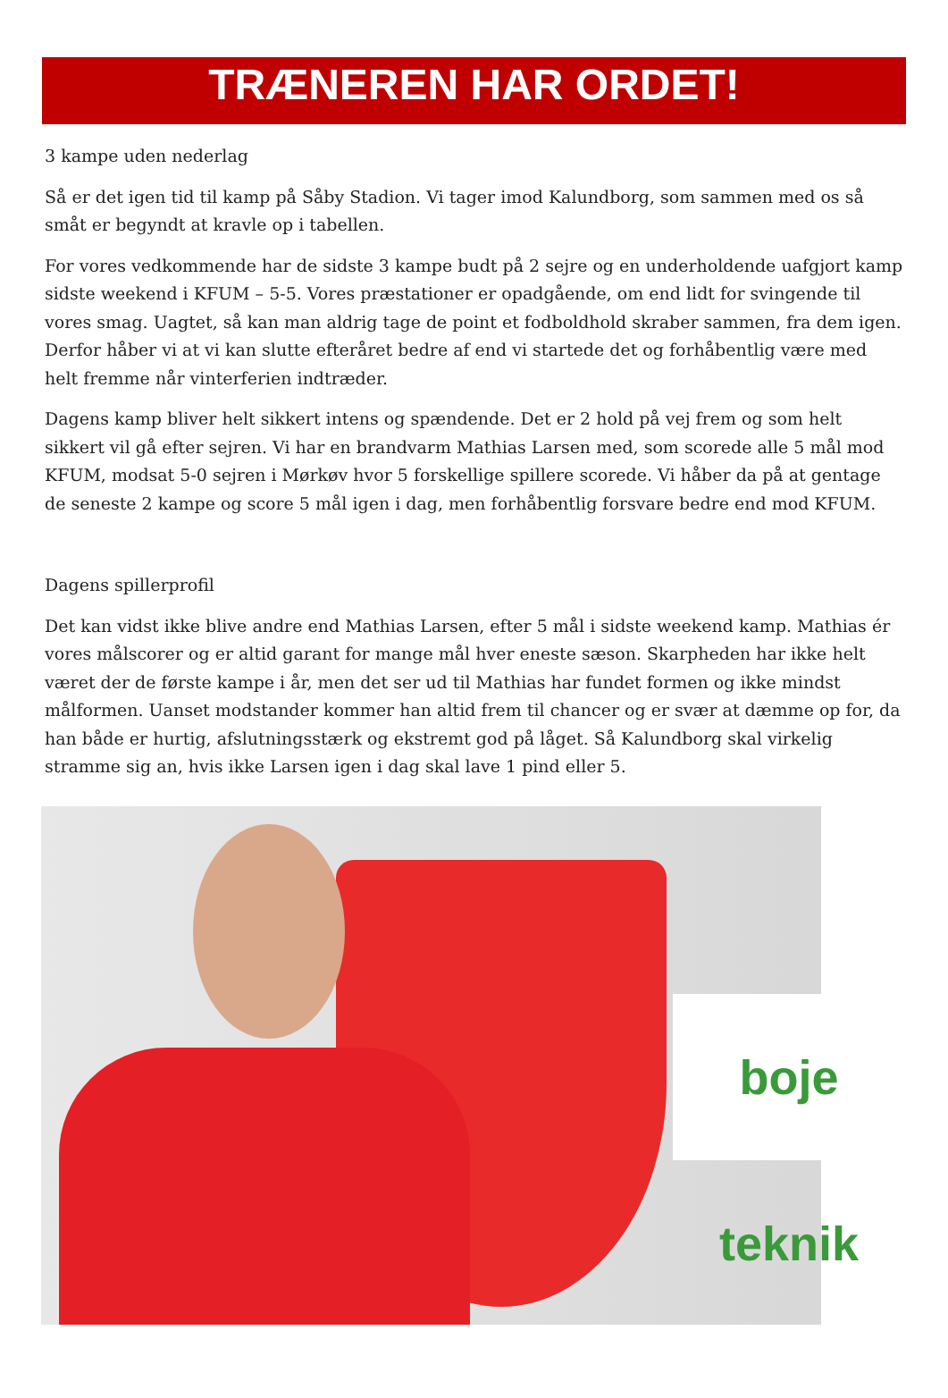TRÆNEREN HAR ORDET!
3 kampe uden nederlag
Så er det igen tid til kamp på Såby Stadion. Vi tager imod Kalundborg, som sammen med os så småt er begyndt at kravle op i tabellen.
For vores vedkommende har de sidste 3 kampe budt på 2 sejre og en underholdende uafgjort kamp sidste weekend i KFUM – 5-5. Vores præstationer er opadgående, om end lidt for svingende til vores smag. Uagtet, så kan man aldrig tage de point et fodboldhold skraber sammen, fra dem igen. Derfor håber vi at vi kan slutte efteråret bedre af end vi startede det og forhåbentlig være med helt fremme når vinterferien indtræder.
Dagens kamp bliver helt sikkert intens og spændende. Det er 2 hold på vej frem og som helt sikkert vil gå efter sejren. Vi har en brandvarm Mathias Larsen med, som scorede alle 5 mål mod KFUM, modsat 5-0 sejren i Mørkøv hvor 5 forskellige spillere scorede. Vi håber da på at gentage de seneste 2 kampe og score 5 mål igen i dag, men forhåbentlig forsvare bedre end mod KFUM.
Dagens spillerprofil
Det kan vidst ikke blive andre end Mathias Larsen, efter 5 mål i sidste weekend kamp. Mathias ér vores målscorer og er altid garant for mange mål hver eneste sæson. Skarpheden har ikke helt været der de første kampe i år, men det ser ud til Mathias har fundet formen og ikke mindst målformen. Uanset modstander kommer han altid frem til chancer og er svær at dæmme op for, da han både er hurtig, afslutningsstærk og ekstremt god på låget. Så Kalundborg skal virkelig stramme sig an, hvis ikke Larsen igen i dag skal lave 1 pind eller 5.
boje teknik